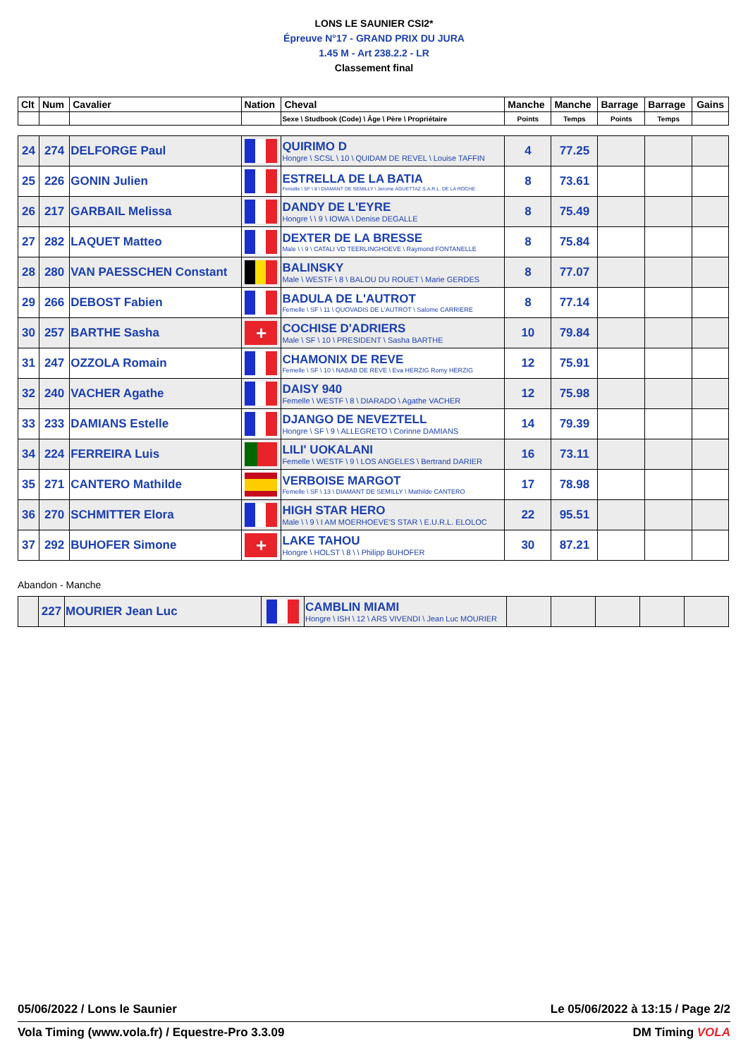LONS LE SAUNIER CSI2*
Épreuve N°17 - GRAND PRIX DU JURA
1.45 M - Art 238.2.2 - LR
Classement final
| Clt | Num | Cavalier | Nation | Cheval | Manche | Manche | Barrage | Barrage | Gains |
| | | | | Sexe \ Studbook (Code) \ Âge \ Père \ Propriétaire | Points | Temps | Points | Temps | |
| 24 | 274 | DELFORGE Paul | | QUIRIMO D Hongre \ SCSL \ 10 \ QUIDAM DE REVEL \ Louise TAFFIN | 4 | 77.25 | | | |
| 25 | 226 | GONIN Julien | | ESTRELLA DE LA BATIA Femelle \ SF \ 8 \ DIAMANT DE SEMILLY \ Jerome AGUETTAZ S.A.R.L. DE LA ROCHE | 8 | 73.61 | | | |
| 26 | 217 | GARBAIL Melissa | | DANDY DE L'EYRE Hongre \ \ 9 \ IOWA \ Denise DEGALLE | 8 | 75.49 | | | |
| 27 | 282 | LAQUET Matteo | | DEXTER DE LA BRESSE Male \ \ 9 \ CATALI VD TEERLINGHOEVE \ Raymond FONTANELLE | 8 | 75.84 | | | |
| 28 | 280 | VAN PAESSCHEN Constant | | BALINSKY Male \ WESTF \ 8 \ BALOU DU ROUET \ Marie GERDES | 8 | 77.07 | | | |
| 29 | 266 | DEBOST Fabien | | BADULA DE L'AUTROT Femelle \ SF \ 11 \ QUOVADIS DE L'AUTROT \ Salome CARRIERE | 8 | 77.14 | | | |
| 30 | 257 | BARTHE Sasha | + | COCHISE D'ADRIERS Male \ SF \ 10 \ PRESIDENT \ Sasha BARTHE | 10 | 79.84 | | | |
| 31 | 247 | OZZOLA Romain | | CHAMONIX DE REVE Femelle \ SF \ 10 \ NABAB DE REVE \ Eva HERZIG Romy HERZIG | 12 | 75.91 | | | |
| 32 | 240 | VACHER Agathe | | DAISY 940 Femelle \ WESTF \ 8 \ DIARADO \ Agathe VACHER | 12 | 75.98 | | | |
| 33 | 233 | DAMIANS Estelle | | DJANGO DE NEVEZTELL Hongre \ SF \ 9 \ ALLEGRETO \ Corinne DAMIANS | 14 | 79.39 | | | |
| 34 | 224 | FERREIRA Luis | | LILI' UOKALANI Femelle \ WESTF \ 9 \ LOS ANGELES \ Bertrand DARIER | 16 | 73.11 | | | |
| 35 | 271 | CANTERO Mathilde | | VERBOISE MARGOT Femelle \ SF \ 13 \ DIAMANT DE SEMILLY \ Mathilde CANTERO | 17 | 78.98 | | | |
| 36 | 270 | SCHMITTER Elora | | HIGH STAR HERO Male \ \ 9 \ I AM MOERHOEVE'S STAR \ E.U.R.L. ELOLOC | 22 | 95.51 | | | |
| 37 | 292 | BUHOFER Simone | + | LAKE TAHOU Hongre \ HOLST \ 8 \ \ Philipp BUHOFER | 30 | 87.21 | | | |
Abandon - Manche
| | 227 | MOURIER Jean Luc | | CAMBLIN MIAMI Hongre \ ISH \ 12 \ ARS VIVENDI \ Jean Luc MOURIER | | | | | |
05/06/2022 / Lons le Saunier Le 05/06/2022 à 13:15 / Page 2/2
Vola Timing (www.vola.fr) / Equestre-Pro 3.3.09 DM Timing VOLA